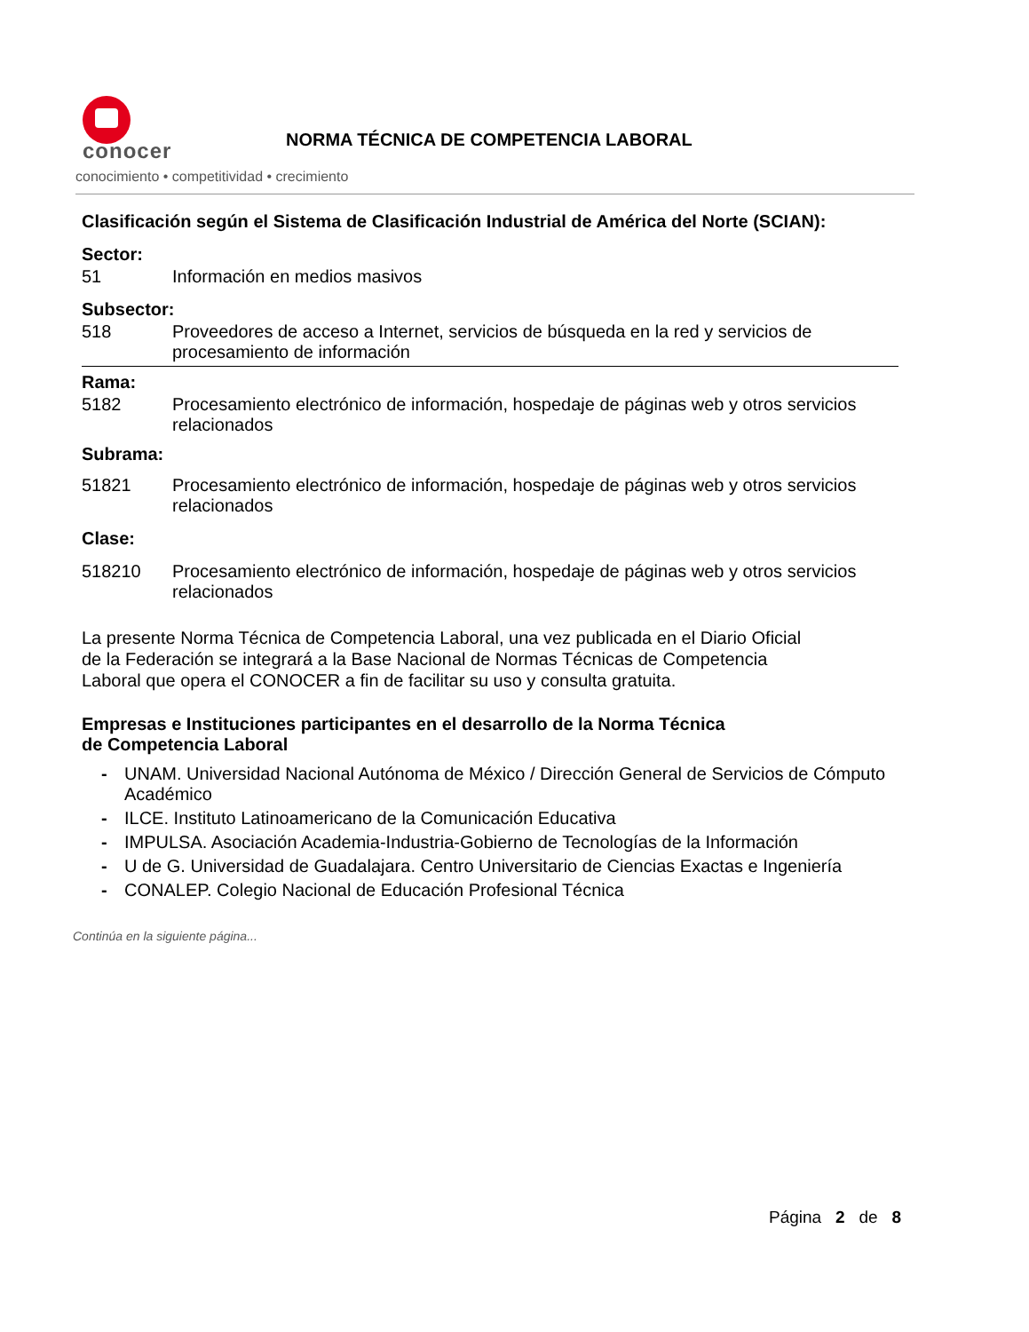conocer
conocimiento • competitividad • crecimiento
NORMA TÉCNICA DE COMPETENCIA LABORAL
Clasificación según el Sistema de Clasificación Industrial de América del Norte (SCIAN):
Sector:
51 Información en medios masivos
Subsector:
518 Proveedores de acceso a Internet, servicios de búsqueda en la red y servicios de procesamiento de información
Rama:
5182 Procesamiento electrónico de información, hospedaje de páginas web y otros servicios relacionados
Subrama:
51821 Procesamiento electrónico de información, hospedaje de páginas web y otros servicios relacionados
Clase:
518210 Procesamiento electrónico de información, hospedaje de páginas web y otros servicios relacionados
La presente Norma Técnica de Competencia Laboral, una vez publicada en el Diario Oficial
de la Federación se integrará a la Base Nacional de Normas Técnicas de Competencia
Laboral que opera el CONOCER a fin de facilitar su uso y consulta gratuita.
Empresas e Instituciones participantes en el desarrollo de la Norma Técnica
de Competencia Laboral
- UNAM. Universidad Nacional Autónoma de México / Dirección General de Servicios de Cómputo Académico
- ILCE. Instituto Latinoamericano de la Comunicación Educativa
- IMPULSA. Asociación Academia-Industria-Gobierno de Tecnologías de la Información
- U de G. Universidad de Guadalajara. Centro Universitario de Ciencias Exactas e Ingeniería
- CONALEP. Colegio Nacional de Educación Profesional Técnica
Continúa en la siguiente página...
Página 2 de 8